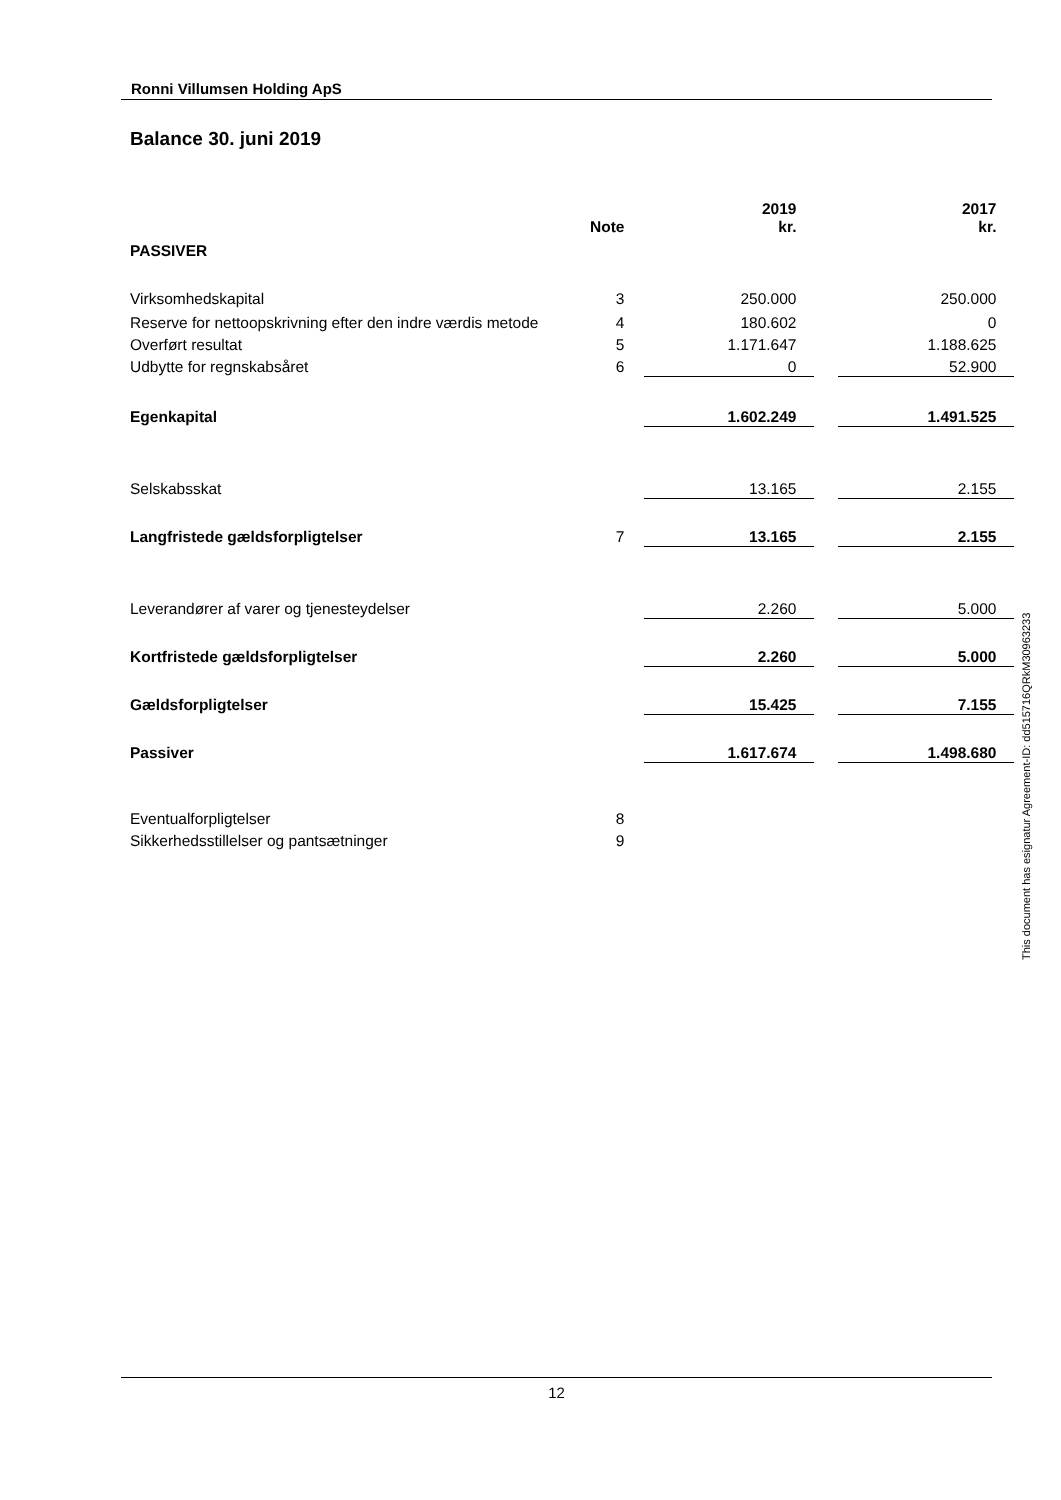Ronni Villumsen Holding ApS
Balance 30. juni 2019
| | | | 2019 | | 2017 |
| --- | --- | --- | --- | --- | --- |
| | Note | | kr. | | kr. |
| PASSIVER | | | | | |
| Virksomhedskapital | 3 | | 250.000 | | 250.000 |
| Reserve for nettoopskrivning efter den indre værdis metode | 4 | | 180.602 | | 0 |
| Overført resultat | 5 | | 1.171.647 | | 1.188.625 |
| Udbytte for regnskabsåret | 6 | | 0 | | 52.900 |
| Egenkapital | | | 1.602.249 | | 1.491.525 |
| Selskabsskat | | | 13.165 | | 2.155 |
| Langfristede gældsforpligtelser | 7 | | 13.165 | | 2.155 |
| Leverandører af varer og tjenesteydelser | | | 2.260 | | 5.000 |
| Kortfristede gældsforpligtelser | | | 2.260 | | 5.000 |
| Gældsforpligtelser | | | 15.425 | | 7.155 |
| Passiver | | | 1.617.674 | | 1.498.680 |
| Eventualforpligtelser | 8 | | | | |
| Sikkerhedsstillelser og pantsætninger | 9 | | | | |
This document has esignatur Agreement-ID: dd515716QRkM30963233
12